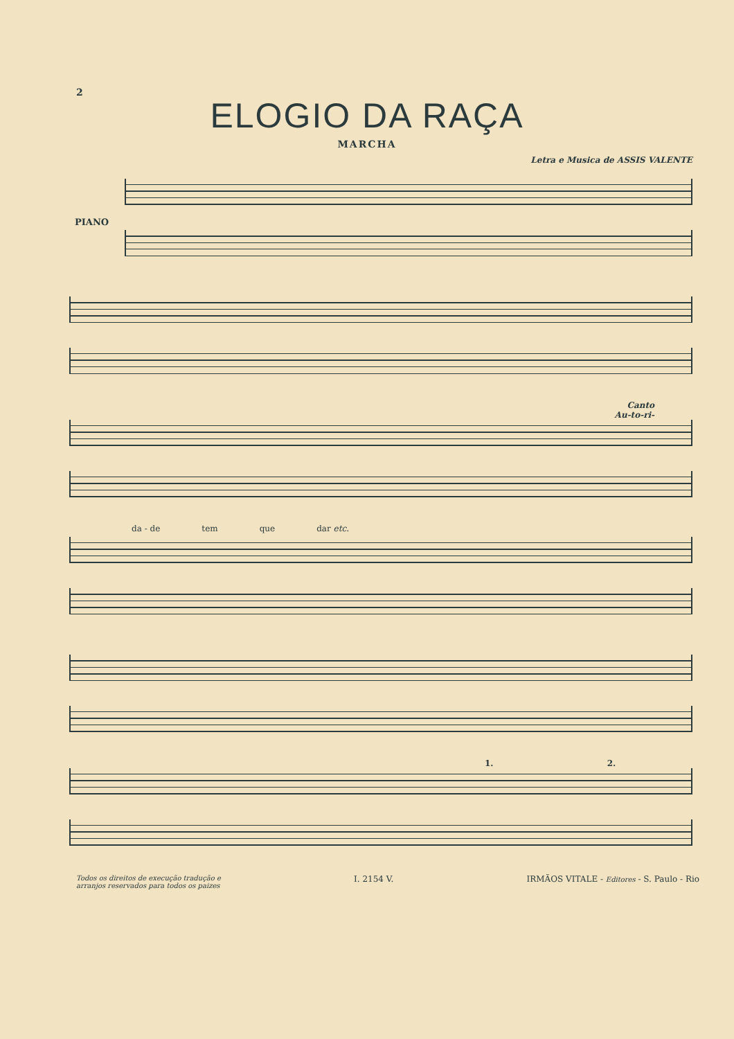2
ELOGIO DA RAÇA
MARCHA
Letra e Musica de ASSIS VALENTE
PIANO
Canto
Au-to-ri-
da - de tem que dar etc.
1. 2.
Todos os direitos de execução tradução e
arranjos reservados para todos os paizes I. 2154 V. IRMÃOS VITALE - Editores - S. Paulo - Rio